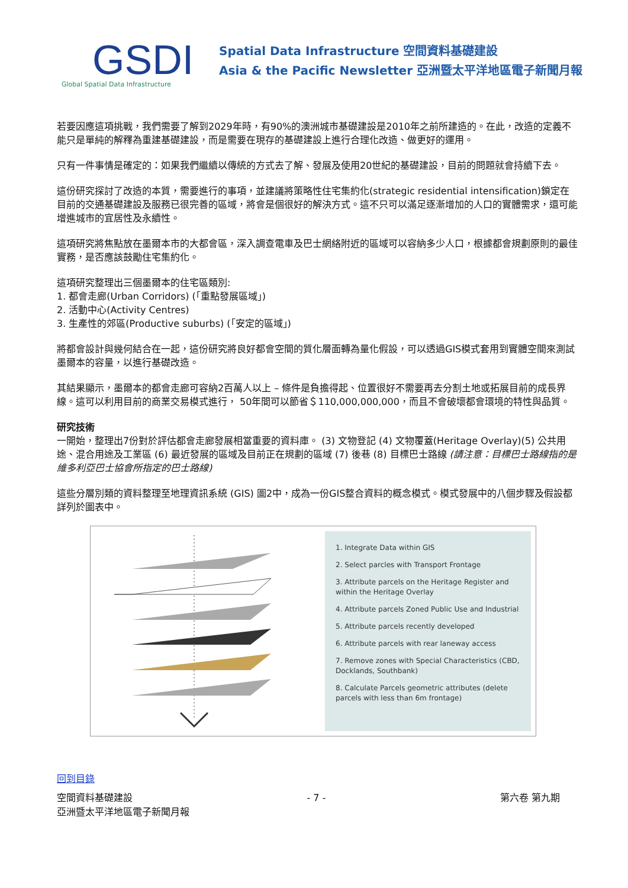GSDI
Global Spatial Data Infrastructure
Spatial Data Infrastructure 空間資料基礎建設
Asia & the Pacific Newsletter 亞洲暨太平洋地區電子新聞月報
若要因應這項挑戰，我們需要了解到2029年時，有90%的澳洲城市基礎建設是2010年之前所建造的。在此，改造的定義不能只是單純的解釋為重建基礎建設，而是需要在現存的基礎建設上進行合理化改造、做更好的運用。
只有一件事情是確定的：如果我們繼續以傳統的方式去了解、發展及使用20世紀的基礎建設，目前的問題就會持續下去。
這份研究探討了改造的本質，需要進行的事項，並建議將策略性住宅集約化(strategic residential intensification)鎖定在目前的交通基礎建設及服務已很完善的區域，將會是個很好的解決方式。這不只可以滿足逐漸增加的人口的實體需求，還可能增進城市的宜居性及永續性。
這項研究將焦點放在墨爾本市的大都會區，深入調查電車及巴士網絡附近的區域可以容納多少人口，根據都會規劃原則的最佳實務，是否應該鼓勵住宅集約化。
這項研究整理出三個墨爾本的住宅區類別:
1. 都會走廊(Urban Corridors) (「重點發展區域」)
2. 活動中心(Activity Centres)
3. 生產性的郊區(Productive suburbs) (「安定的區域」)
將都會設計與幾何結合在一起，這份研究將良好都會空間的質化層面轉為量化假設，可以透過GIS模式套用到實體空間來測試墨爾本的容量，以進行基礎改造。
其結果顯示，墨爾本的都會走廊可容納2百萬人以上 – 條件是負擔得起、位置很好不需要再去分割土地或拓展目前的成長界線。這可以利用目前的商業交易模式進行， 50年間可以節省＄110,000,000,000，而且不會破壞都會環境的特性與品質。
研究技術
一開始，整理出7份對於評估都會走廊發展相當重要的資料庫。 (3) 文物登記 (4) 文物覆蓋(Heritage Overlay)(5) 公共用途、混合用途及工業區 (6) 最近發展的區域及目前正在規劃的區域 (7) 後巷 (8) 目標巴士路線 (請注意：目標巴士路線指的是維多利亞巴士協會所指定的巴士路線)
這些分層別類的資料整理至地理資訊系統 (GIS) 圖2中，成為一份GIS整合資料的概念模式。模式發展中的八個步驟及假設都詳列於圖表中。
1. Integrate Data within GIS
2. Select parcles with Transport Frontage
3. Attribute parcels on the Heritage Register and within the Heritage Overlay
4. Attribute parcels Zoned Public Use and Industrial
5. Attribute parcels recently developed
6. Attribute parcels with rear laneway access
7. Remove zones with Special Characteristics (CBD, Docklands, Southbank)
8. Calculate Parcels geometric attributes (delete parcels with less than 6m frontage)
回到目錄
空間資料基礎建設 - 7 - 第六卷 第九期
亞洲暨太平洋地區電子新聞月報